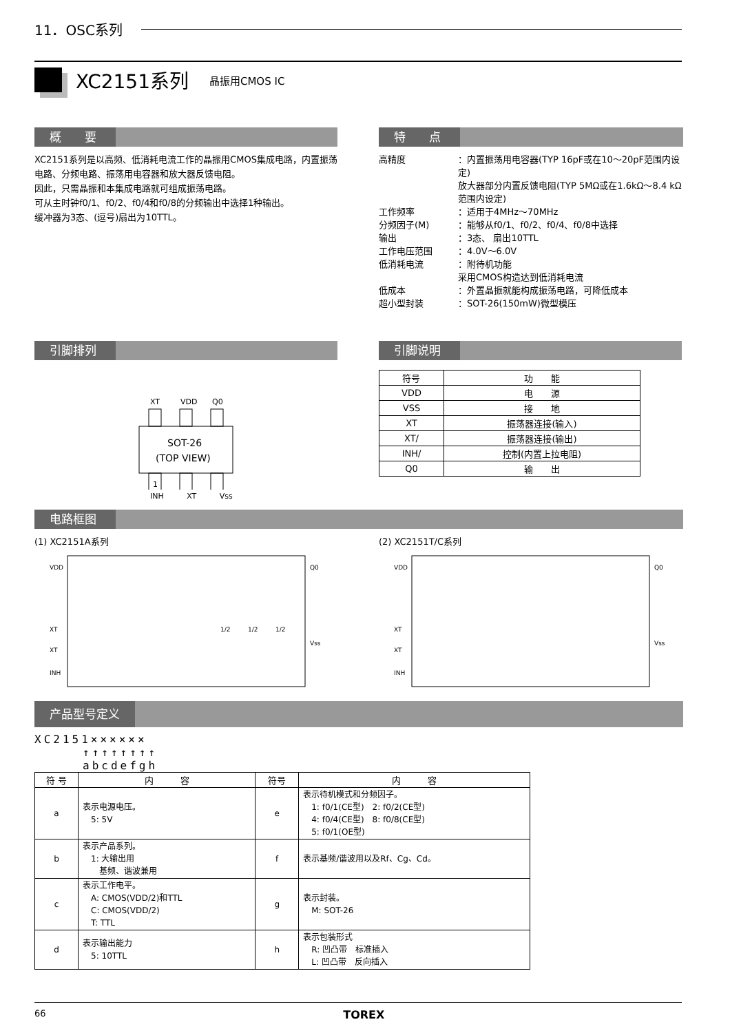11．OSC系列
XC2151系列 晶振用CMOS IC
概　　要
XC2151系列是以高频、低消耗电流工作的晶振用CMOS集成电路，内置振荡电路、分频电路、振荡用电容器和放大器反馈电阻。
因此，只需晶振和本集成电路就可组成振荡电路。
可从主时钟f0/1、f0/2、f0/4和f0/8的分频输出中选择1种输出。
缓冲器为3态、(逗号)扇出为10TTL。
特　　点
| 高精度 | ：内置振荡用电容器(TYP 16pF或在10～20pF范围内设定) 放大器部分内置反馈电阻(TYP 5MΩ或在1.6kΩ～8.4 kΩ范围内设定) |
| 工作频率 | ：适用于4MHz～70MHz |
| 分频因子(M) | ：能够从f0/1、f0/2、f0/4、f0/8中选择 |
| 输出 | ：3态、 扇出10TTL |
| 工作电压范围 | ：4.0V～6.0V |
| 低消耗电流 | ：附待机功能 采用CMOS构造达到低消耗电流 |
| 低成本 | ：外置晶振就能构成振荡电路，可降低成本 |
| 超小型封装 | ：SOT-26(150mW)微型模压 |
引脚排列
XT
VDD
Q0
SOT-26
(TOP VIEW)
1
INH XT Vss
引脚说明
| 符号 | 功 能 |
| --- | --- |
| VDD | 电 源 |
| VSS | 接 地 |
| XT | 振荡器连接(输入) |
| XT/ | 振荡器连接(输出) |
| INH/ | 控制(内置上拉电阻) |
| Q0 | 输 出 |
电路框图
(1) XC2151A系列
VDD
XT
XT
INH
Q0
Vss
1/2
1/2
1/2
(2) XC2151T/C系列
VDD
XT
XT
INH
Q0
Vss
产品型号定义
XC2151××××××
↑↑↑↑↑↑↑↑
abcdefgh
| 符 号 | 内 容 | 符号 | 内 容 |
| --- | --- | --- | --- |
| a | 表示电源电压。 5: 5V | e | 表示待机模式和分频因子。 1: f0/1(CE型) 2: f0/2(CE型) 4: f0/4(CE型) 8: f0/8(CE型) 5: f0/1(OE型) |
| b | 表示产品系列。 1: 大输出用 基频、谐波兼用 | f | 表示基频/谐波用以及Rf、Cg、Cd。 |
| c | 表示工作电平。 A: CMOS(VDD/2)和TTL C: CMOS(VDD/2) T: TTL | g | 表示封装。 M: SOT-26 |
| d | 表示输出能力 5: 10TTL | h | 表示包装形式 R: 凹凸带 标准插入 L: 凹凸带 反向插入 |
66 TOREX